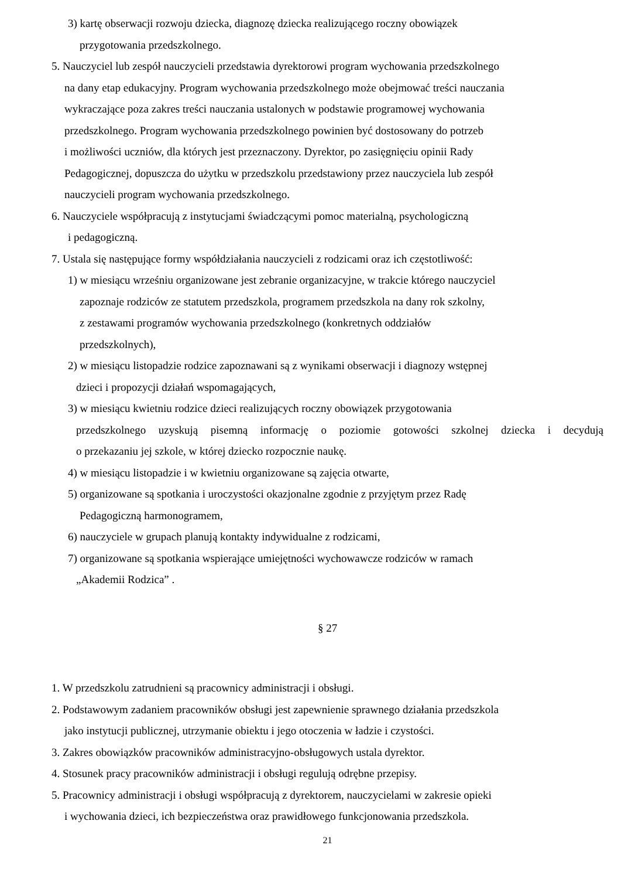3) kartę obserwacji rozwoju dziecka, diagnozę dziecka realizującego roczny obowiązek
przygotowania przedszkolnego.
5. Nauczyciel lub zespół nauczycieli przedstawia dyrektorowi program wychowania przedszkolnego
na dany etap edukacyjny. Program wychowania przedszkolnego może obejmować treści nauczania
wykraczające poza zakres treści nauczania ustalonych w podstawie programowej wychowania
przedszkolnego. Program wychowania przedszkolnego powinien być dostosowany do potrzeb
i możliwości uczniów, dla których jest przeznaczony. Dyrektor, po zasięgnięciu opinii Rady
Pedagogicznej, dopuszcza do użytku w przedszkolu przedstawiony przez nauczyciela lub zespół
nauczycieli program wychowania przedszkolnego.
6. Nauczyciele współpracują z instytucjami świadczącymi pomoc materialną, psychologiczną
i pedagogiczną.
7. Ustala się następujące formy współdziałania nauczycieli z rodzicami oraz ich częstotliwość:
1) w miesiącu wrześniu organizowane jest zebranie organizacyjne, w trakcie którego nauczyciel
zapoznaje rodziców ze statutem przedszkola, programem przedszkola na dany rok szkolny,
z zestawami programów wychowania przedszkolnego (konkretnych oddziałów
przedszkolnych),
2) w miesiącu listopadzie rodzice zapoznawani są z wynikami obserwacji i diagnozy wstępnej
dzieci i propozycji działań wspomagających,
3) w miesiącu kwietniu rodzice dzieci realizujących roczny obowiązek przygotowania
przedszkolnego uzyskują pisemną informację o poziomie gotowości szkolnej dziecka i decydują
o przekazaniu jej szkole, w której dziecko rozpocznie naukę.
4) w miesiącu listopadzie i w kwietniu organizowane są zajęcia otwarte,
5) organizowane są spotkania i uroczystości okazjonalne zgodnie z przyjętym przez Radę
Pedagogiczną harmonogramem,
6) nauczyciele w grupach planują kontakty indywidualne z rodzicami,
7) organizowane są spotkania wspierające umiejętności wychowawcze rodziców w ramach
„Akademii Rodzica” .
§ 27
1. W przedszkolu zatrudnieni są pracownicy administracji i obsługi.
2. Podstawowym zadaniem pracowników obsługi jest zapewnienie sprawnego działania przedszkola
jako instytucji publicznej, utrzymanie obiektu i jego otoczenia w ładzie i czystości.
3. Zakres obowiązków pracowników administracyjno-obsługowych ustala dyrektor.
4. Stosunek pracy pracowników administracji i obsługi regulują odrębne przepisy.
5. Pracownicy administracji i obsługi współpracują z dyrektorem, nauczycielami w zakresie opieki
i wychowania dzieci, ich bezpieczeństwa oraz prawidłowego funkcjonowania przedszkola.
21